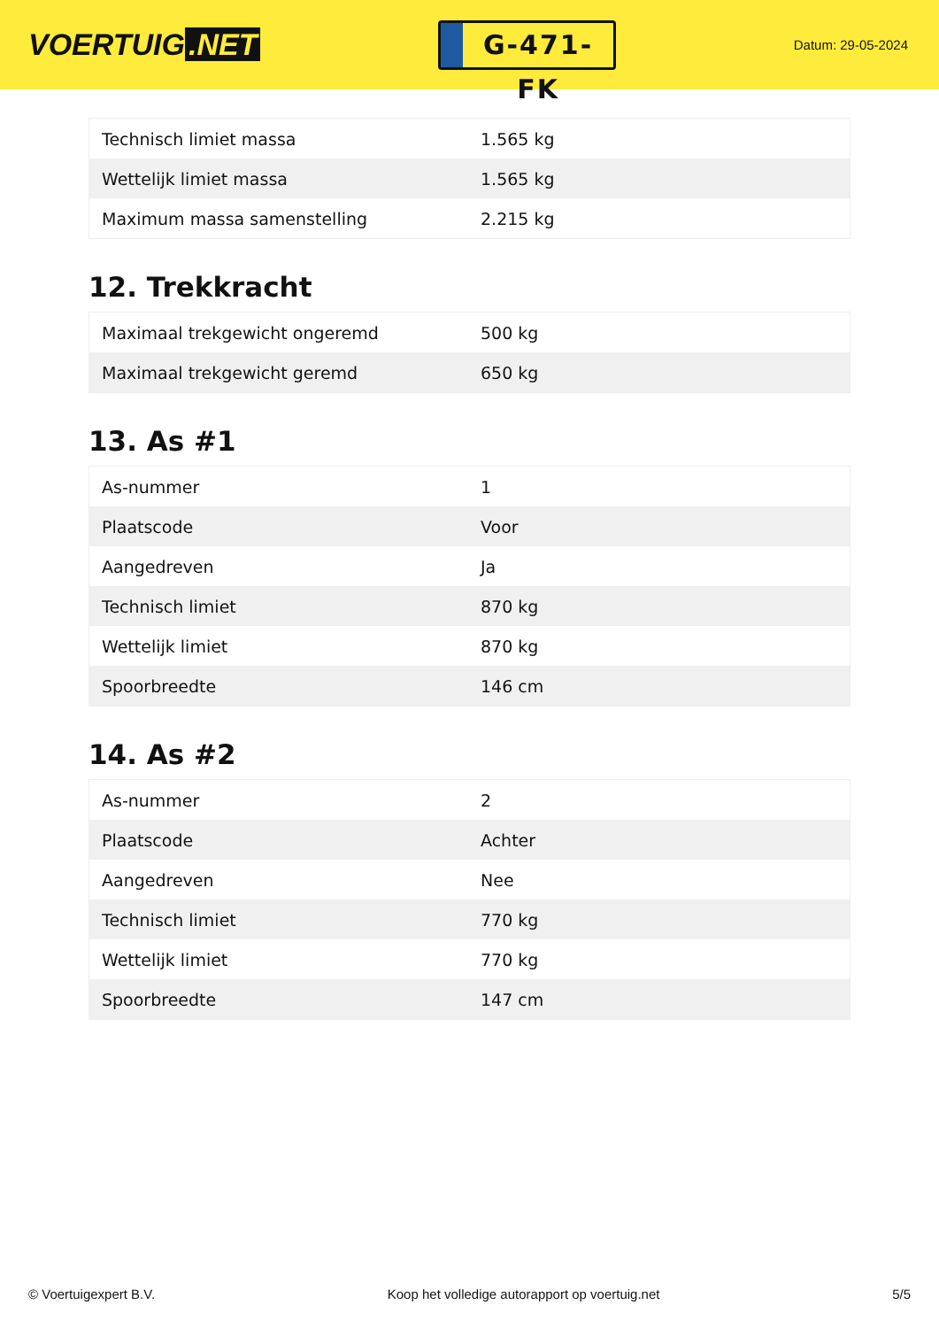VOERTUIG.NET
G-471-FK
Datum: 29-05-2024
| Technisch limiet massa | 1.565 kg |
| Wettelijk limiet massa | 1.565 kg |
| Maximum massa samenstelling | 2.215 kg |
12. Trekkracht
| Maximaal trekgewicht ongeremd | 500 kg |
| Maximaal trekgewicht geremd | 650 kg |
13. As #1
| As-nummer | 1 |
| Plaatscode | Voor |
| Aangedreven | Ja |
| Technisch limiet | 870 kg |
| Wettelijk limiet | 870 kg |
| Spoorbreedte | 146 cm |
14. As #2
| As-nummer | 2 |
| Plaatscode | Achter |
| Aangedreven | Nee |
| Technisch limiet | 770 kg |
| Wettelijk limiet | 770 kg |
| Spoorbreedte | 147 cm |
© Voertuigexpert B.V. Koop het volledige autorapport op voertuig.net 5/5